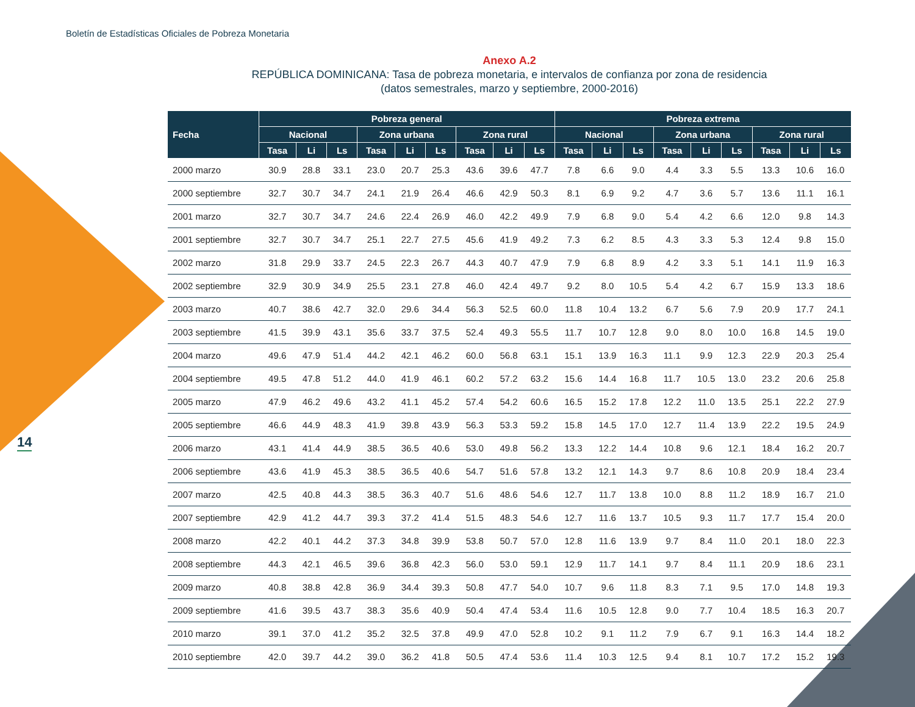Boletín de Estadísticas Oficiales de Pobreza Monetaria
14
Anexo A.2
REPÚBLICA DOMINICANA: Tasa de pobreza monetaria, e intervalos de confianza por zona de residencia
(datos semestrales, marzo y septiembre, 2000-2016)
| Fecha | Pobreza general | | | | | | | | | Pobreza extrema | | | | | | | | |
| --- | --- | --- | --- | --- | --- | --- | --- | --- | --- | --- | --- | --- | --- | --- | --- | --- | --- | --- |
| | Nacional | | | Zona urbana | | | Zona rural | | | Nacional | | | Zona urbana | | | Zona rural | | |
| | Tasa | Li | Ls | Tasa | Li | Ls | Tasa | Li | Ls | Tasa | Li | Ls | Tasa | Li | Ls | Tasa | Li | Ls |
| 2000 marzo | 30.9 | 28.8 | 33.1 | 23.0 | 20.7 | 25.3 | 43.6 | 39.6 | 47.7 | 7.8 | 6.6 | 9.0 | 4.4 | 3.3 | 5.5 | 13.3 | 10.6 | 16.0 |
| 2000 septiembre | 32.7 | 30.7 | 34.7 | 24.1 | 21.9 | 26.4 | 46.6 | 42.9 | 50.3 | 8.1 | 6.9 | 9.2 | 4.7 | 3.6 | 5.7 | 13.6 | 11.1 | 16.1 |
| 2001 marzo | 32.7 | 30.7 | 34.7 | 24.6 | 22.4 | 26.9 | 46.0 | 42.2 | 49.9 | 7.9 | 6.8 | 9.0 | 5.4 | 4.2 | 6.6 | 12.0 | 9.8 | 14.3 |
| 2001 septiembre | 32.7 | 30.7 | 34.7 | 25.1 | 22.7 | 27.5 | 45.6 | 41.9 | 49.2 | 7.3 | 6.2 | 8.5 | 4.3 | 3.3 | 5.3 | 12.4 | 9.8 | 15.0 |
| 2002 marzo | 31.8 | 29.9 | 33.7 | 24.5 | 22.3 | 26.7 | 44.3 | 40.7 | 47.9 | 7.9 | 6.8 | 8.9 | 4.2 | 3.3 | 5.1 | 14.1 | 11.9 | 16.3 |
| 2002 septiembre | 32.9 | 30.9 | 34.9 | 25.5 | 23.1 | 27.8 | 46.0 | 42.4 | 49.7 | 9.2 | 8.0 | 10.5 | 5.4 | 4.2 | 6.7 | 15.9 | 13.3 | 18.6 |
| 2003 marzo | 40.7 | 38.6 | 42.7 | 32.0 | 29.6 | 34.4 | 56.3 | 52.5 | 60.0 | 11.8 | 10.4 | 13.2 | 6.7 | 5.6 | 7.9 | 20.9 | 17.7 | 24.1 |
| 2003 septiembre | 41.5 | 39.9 | 43.1 | 35.6 | 33.7 | 37.5 | 52.4 | 49.3 | 55.5 | 11.7 | 10.7 | 12.8 | 9.0 | 8.0 | 10.0 | 16.8 | 14.5 | 19.0 |
| 2004 marzo | 49.6 | 47.9 | 51.4 | 44.2 | 42.1 | 46.2 | 60.0 | 56.8 | 63.1 | 15.1 | 13.9 | 16.3 | 11.1 | 9.9 | 12.3 | 22.9 | 20.3 | 25.4 |
| 2004 septiembre | 49.5 | 47.8 | 51.2 | 44.0 | 41.9 | 46.1 | 60.2 | 57.2 | 63.2 | 15.6 | 14.4 | 16.8 | 11.7 | 10.5 | 13.0 | 23.2 | 20.6 | 25.8 |
| 2005 marzo | 47.9 | 46.2 | 49.6 | 43.2 | 41.1 | 45.2 | 57.4 | 54.2 | 60.6 | 16.5 | 15.2 | 17.8 | 12.2 | 11.0 | 13.5 | 25.1 | 22.2 | 27.9 |
| 2005 septiembre | 46.6 | 44.9 | 48.3 | 41.9 | 39.8 | 43.9 | 56.3 | 53.3 | 59.2 | 15.8 | 14.5 | 17.0 | 12.7 | 11.4 | 13.9 | 22.2 | 19.5 | 24.9 |
| 2006 marzo | 43.1 | 41.4 | 44.9 | 38.5 | 36.5 | 40.6 | 53.0 | 49.8 | 56.2 | 13.3 | 12.2 | 14.4 | 10.8 | 9.6 | 12.1 | 18.4 | 16.2 | 20.7 |
| 2006 septiembre | 43.6 | 41.9 | 45.3 | 38.5 | 36.5 | 40.6 | 54.7 | 51.6 | 57.8 | 13.2 | 12.1 | 14.3 | 9.7 | 8.6 | 10.8 | 20.9 | 18.4 | 23.4 |
| 2007 marzo | 42.5 | 40.8 | 44.3 | 38.5 | 36.3 | 40.7 | 51.6 | 48.6 | 54.6 | 12.7 | 11.7 | 13.8 | 10.0 | 8.8 | 11.2 | 18.9 | 16.7 | 21.0 |
| 2007 septiembre | 42.9 | 41.2 | 44.7 | 39.3 | 37.2 | 41.4 | 51.5 | 48.3 | 54.6 | 12.7 | 11.6 | 13.7 | 10.5 | 9.3 | 11.7 | 17.7 | 15.4 | 20.0 |
| 2008 marzo | 42.2 | 40.1 | 44.2 | 37.3 | 34.8 | 39.9 | 53.8 | 50.7 | 57.0 | 12.8 | 11.6 | 13.9 | 9.7 | 8.4 | 11.0 | 20.1 | 18.0 | 22.3 |
| 2008 septiembre | 44.3 | 42.1 | 46.5 | 39.6 | 36.8 | 42.3 | 56.0 | 53.0 | 59.1 | 12.9 | 11.7 | 14.1 | 9.7 | 8.4 | 11.1 | 20.9 | 18.6 | 23.1 |
| 2009 marzo | 40.8 | 38.8 | 42.8 | 36.9 | 34.4 | 39.3 | 50.8 | 47.7 | 54.0 | 10.7 | 9.6 | 11.8 | 8.3 | 7.1 | 9.5 | 17.0 | 14.8 | 19.3 |
| 2009 septiembre | 41.6 | 39.5 | 43.7 | 38.3 | 35.6 | 40.9 | 50.4 | 47.4 | 53.4 | 11.6 | 10.5 | 12.8 | 9.0 | 7.7 | 10.4 | 18.5 | 16.3 | 20.7 |
| 2010 marzo | 39.1 | 37.0 | 41.2 | 35.2 | 32.5 | 37.8 | 49.9 | 47.0 | 52.8 | 10.2 | 9.1 | 11.2 | 7.9 | 6.7 | 9.1 | 16.3 | 14.4 | 18.2 |
| 2010 septiembre | 42.0 | 39.7 | 44.2 | 39.0 | 36.2 | 41.8 | 50.5 | 47.4 | 53.6 | 11.4 | 10.3 | 12.5 | 9.4 | 8.1 | 10.7 | 17.2 | 15.2 | 19.3 |